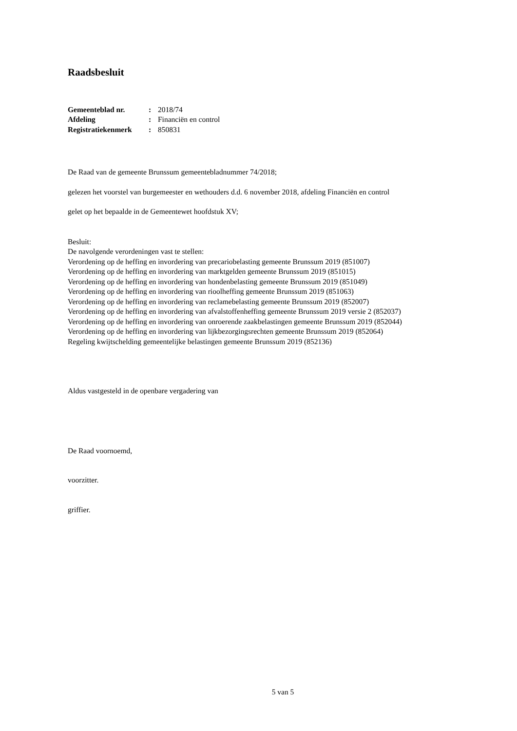Raadsbesluit
| Gemeenteblad nr. | : | 2018/74 |
| Afdeling | : | Financiën en control |
| Registratiekenmerk | : | 850831 |
De Raad van de gemeente Brunssum gemeentebladnummer 74/2018;
gelezen het voorstel van burgemeester en wethouders d.d. 6 november 2018, afdeling Financiën en control
gelet op het bepaalde in de Gemeentewet hoofdstuk XV;
Besluit:
De navolgende verordeningen vast te stellen:
Verordening op de heffing en invordering van precariobelasting gemeente Brunssum 2019 (851007)
Verordening op de heffing en invordering van marktgelden gemeente Brunssum 2019 (851015)
Verordening op de heffing en invordering van hondenbelasting gemeente Brunssum 2019 (851049)
Verordening op de heffing en invordering van rioolheffing gemeente Brunssum 2019 (851063)
Verordening op de heffing en invordering van reclamebelasting gemeente Brunssum 2019 (852007)
Verordening op de heffing en invordering van afvalstoffenheffing gemeente Brunssum 2019 versie 2 (852037)
Verordening op de heffing en invordering van onroerende zaakbelastingen gemeente Brunssum 2019 (852044)
Verordening op de heffing en invordering van lijkbezorgingsrechten gemeente Brunssum 2019 (852064)
Regeling kwijtschelding gemeentelijke belastingen gemeente Brunssum 2019 (852136)
Aldus vastgesteld in de openbare vergadering van
De Raad voornoemd,
voorzitter.
griffier.
5 van 5